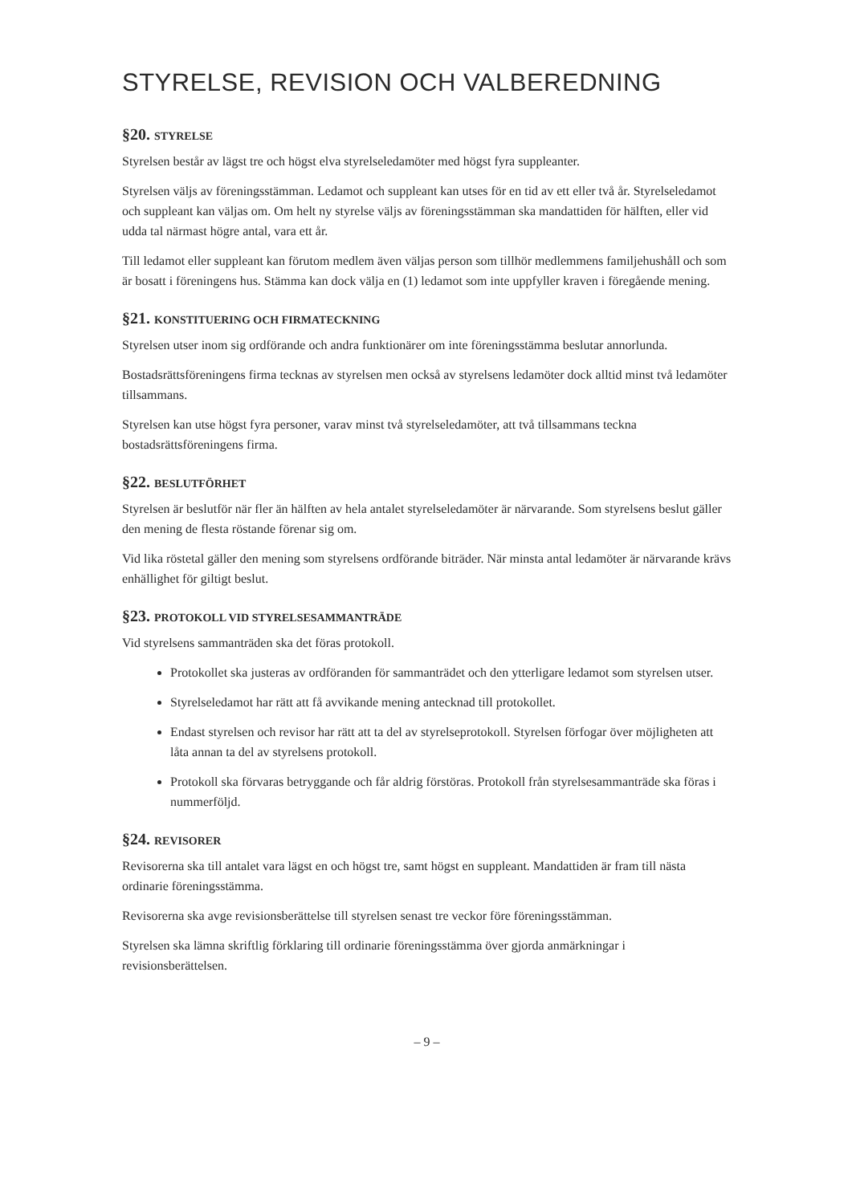STYRELSE, REVISION OCH VALBEREDNING
§20. STYRELSE
Styrelsen består av lägst tre och högst elva styrelseledamöter med högst fyra suppleanter.
Styrelsen väljs av föreningsstämman. Ledamot och suppleant kan utses för en tid av ett eller två år. Styrelseledamot och suppleant kan väljas om. Om helt ny styrelse väljs av föreningsstämman ska mandattiden för hälften, eller vid udda tal närmast högre antal, vara ett år.
Till ledamot eller suppleant kan förutom medlem även väljas person som tillhör medlemmens familjehushåll och som är bosatt i föreningens hus. Stämma kan dock välja en (1) ledamot som inte uppfyller kraven i föregående mening.
§21. KONSTITUERING OCH FIRMATECKNING
Styrelsen utser inom sig ordförande och andra funktionärer om inte föreningsstämma beslutar annorlunda.
Bostadsrättsföreningens firma tecknas av styrelsen men också av styrelsens ledamöter dock alltid minst två ledamöter tillsammans.
Styrelsen kan utse högst fyra personer, varav minst två styrelseledamöter, att två tillsammans teckna bostadsrättsföreningens firma.
§22. BESLUTFÖRHET
Styrelsen är beslutför när fler än hälften av hela antalet styrelseledamöter är närvarande. Som styrelsens beslut gäller den mening de flesta röstande förenar sig om.
Vid lika röstetal gäller den mening som styrelsens ordförande biträder. När minsta antal ledamöter är närvarande krävs enhällighet för giltigt beslut.
§23. PROTOKOLL VID STYRELSESAMMANTRÄDE
Vid styrelsens sammanträden ska det föras protokoll.
Protokollet ska justeras av ordföranden för sammanträdet och den ytterligare ledamot som styrelsen utser.
Styrelseledamot har rätt att få avvikande mening antecknad till protokollet.
Endast styrelsen och revisor har rätt att ta del av styrelseprotokoll. Styrelsen förfogar över möjligheten att låta annan ta del av styrelsens protokoll.
Protokoll ska förvaras betryggande och får aldrig förstöras. Protokoll från styrelsesammanträde ska föras i nummerföljd.
§24. REVISORER
Revisorerna ska till antalet vara lägst en och högst tre, samt högst en suppleant. Mandattiden är fram till nästa ordinarie föreningsstämma.
Revisorerna ska avge revisionsberättelse till styrelsen senast tre veckor före föreningsstämman.
Styrelsen ska lämna skriftlig förklaring till ordinarie föreningsstämma över gjorda anmärkningar i revisionsberättelsen.
– 9 –